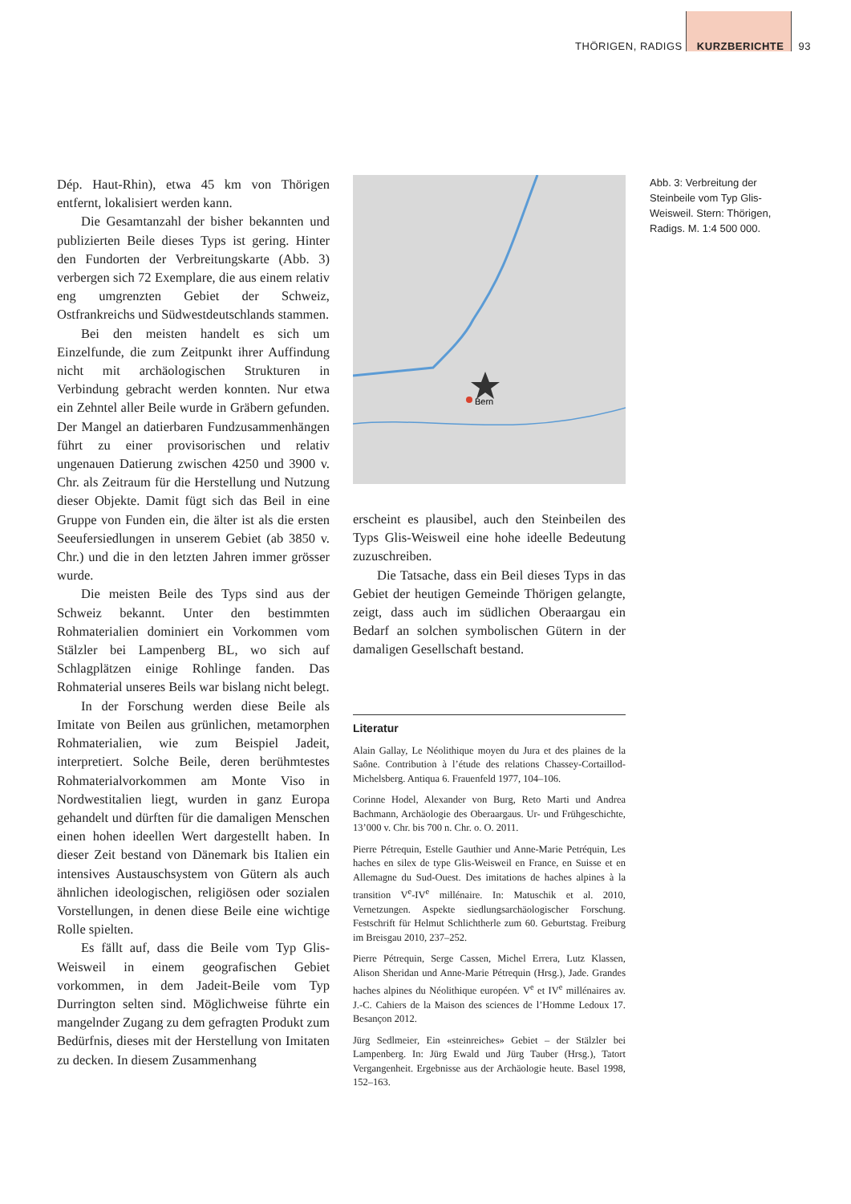THÖRIGEN, RADIGS KURZBERICHTE 93
Dép. Haut-Rhin), etwa 45 km von Thörigen entfernt, lokalisiert werden kann.
Die Gesamtanzahl der bisher bekannten und publizierten Beile dieses Typs ist gering. Hinter den Fundorten der Verbreitungskarte (Abb. 3) verbergen sich 72 Exemplare, die aus einem relativ eng umgrenzten Gebiet der Schweiz, Ostfrankreichs und Südwestdeutschlands stammen.
Bei den meisten handelt es sich um Einzelfunde, die zum Zeitpunkt ihrer Auffindung nicht mit archäologischen Strukturen in Verbindung gebracht werden konnten. Nur etwa ein Zehntel aller Beile wurde in Gräbern gefunden. Der Mangel an datierbaren Fundzusammenhängen führt zu einer provisorischen und relativ ungenauen Datierung zwischen 4250 und 3900 v. Chr. als Zeitraum für die Herstellung und Nutzung dieser Objekte. Damit fügt sich das Beil in eine Gruppe von Funden ein, die älter ist als die ersten Seeufersiedlungen in unserem Gebiet (ab 3850 v. Chr.) und die in den letzten Jahren immer grösser wurde.
Die meisten Beile des Typs sind aus der Schweiz bekannt. Unter den bestimmten Rohmaterialien dominiert ein Vorkommen vom Stälzler bei Lampenberg BL, wo sich auf Schlagplätzen einige Rohlinge fanden. Das Rohmaterial unseres Beils war bislang nicht belegt.
In der Forschung werden diese Beile als Imitate von Beilen aus grünlichen, metamorphen Rohmaterialien, wie zum Beispiel Jadeit, interpretiert. Solche Beile, deren berühmtestes Rohmaterialvorkommen am Monte Viso in Nordwestitalien liegt, wurden in ganz Europa gehandelt und dürften für die damaligen Menschen einen hohen ideellen Wert dargestellt haben. In dieser Zeit bestand von Dänemark bis Italien ein intensives Austauschsystem von Gütern als auch ähnlichen ideologischen, religiösen oder sozialen Vorstellungen, in denen diese Beile eine wichtige Rolle spielten.
Es fällt auf, dass die Beile vom Typ Glis-Weisweil in einem geografischen Gebiet vorkommen, in dem Jadeit-Beile vom Typ Durrington selten sind. Möglichweise führte ein mangelnder Zugang zu dem gefragten Produkt zum Bedürfnis, dieses mit der Herstellung von Imitaten zu decken. In diesem Zusammenhang
Bern
Abb. 3: Verbreitung der Steinbeile vom Typ Glis-Weisweil. Stern: Thörigen, Radigs. M. 1:4 500 000.
erscheint es plausibel, auch den Steinbeilen des Typs Glis-Weisweil eine hohe ideelle Bedeutung zuzuschreiben.
Die Tatsache, dass ein Beil dieses Typs in das Gebiet der heutigen Gemeinde Thörigen gelangte, zeigt, dass auch im südlichen Oberaargau ein Bedarf an solchen symbolischen Gütern in der damaligen Gesellschaft bestand.
Literatur
Alain Gallay, Le Néolithique moyen du Jura et des plaines de la Saône. Contribution à l’étude des relations Chassey-Cortaillod-Michelsberg. Antiqua 6. Frauenfeld 1977, 104–106.
Corinne Hodel, Alexander von Burg, Reto Marti und Andrea Bachmann, Archäologie des Oberaargaus. Ur- und Frühgeschichte, 13’000 v. Chr. bis 700 n. Chr. o. O. 2011.
Pierre Pétrequin, Estelle Gauthier und Anne-Marie Petréquin, Les haches en silex de type Glis-Weisweil en France, en Suisse et en Allemagne du Sud-Ouest. Des imitations de haches alpines à la transition V<sup>e</sup>-IV<sup>e</sup> millénaire. In: Matuschik et al. 2010, Vernetzungen. Aspekte siedlungsarchäologischer Forschung. Festschrift für Helmut Schlichtherle zum 60. Geburtstag. Freiburg im Breisgau 2010, 237–252.
Pierre Pétrequin, Serge Cassen, Michel Errera, Lutz Klassen, Alison Sheridan und Anne-Marie Pétrequin (Hrsg.), Jade. Grandes haches alpines du Néolithique européen. V<sup>e</sup> et IV<sup>e</sup> millénaires av. J.-C. Cahiers de la Maison des sciences de l’Homme Ledoux 17. Besançon 2012.
Jürg Sedlmeier, Ein «steinreiches» Gebiet – der Stälzler bei Lampenberg. In: Jürg Ewald und Jürg Tauber (Hrsg.), Tatort Vergangenheit. Ergebnisse aus der Archäologie heute. Basel 1998, 152–163.